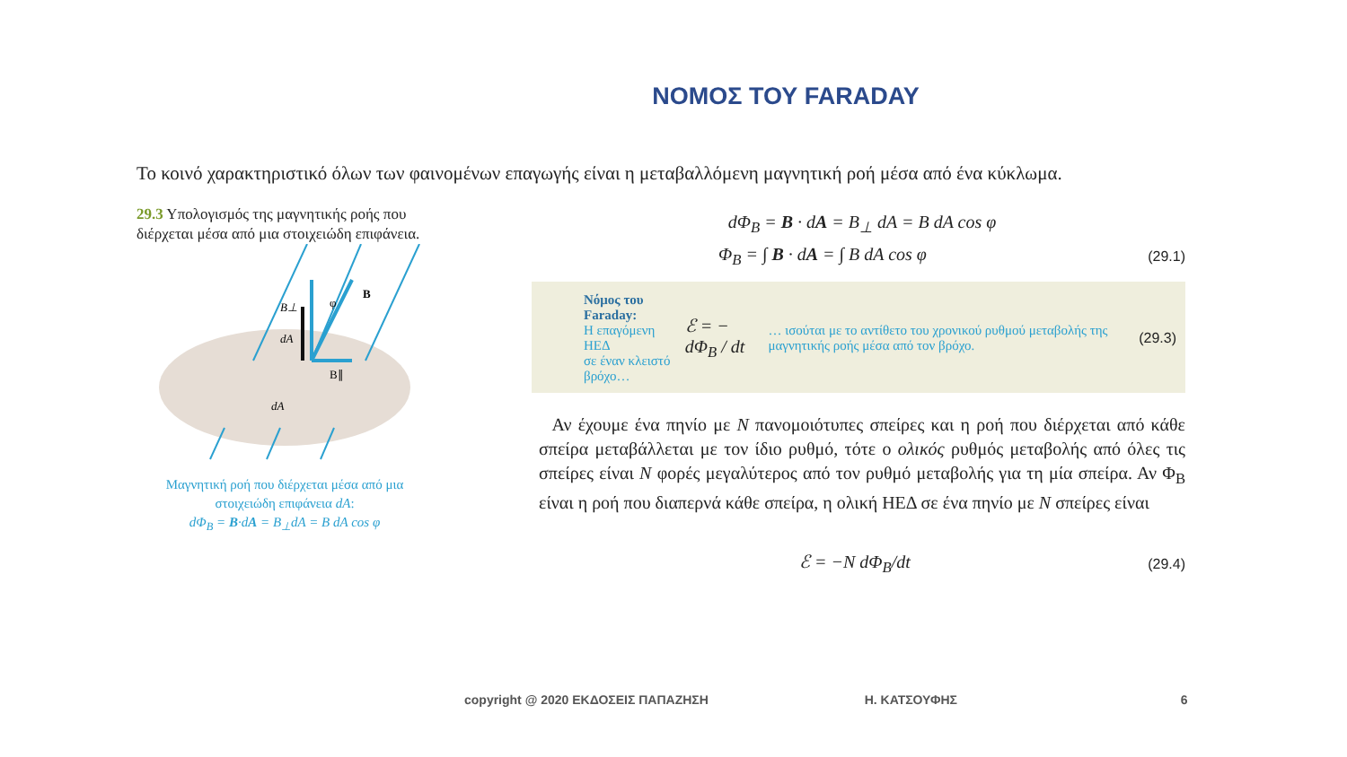ΝΟΜΟΣ ΤΟΥ FARADAY
Το κοινό χαρακτηριστικό όλων των φαινομένων επαγωγής είναι η μεταβαλλόμενη μαγνητική ροή μέσα από ένα κύκλωμα.
29.3 Υπολογισμός της μαγνητικής ροής που διέρχεται μέσα από μια στοιχειώδη επιφάνεια.
B⊥
φ
B
dA
B∥
dA
Μαγνητική ροή που διέρχεται μέσα από μια στοιχειώδη επιφάνεια dA:
dΦ<sub>B</sub> = B·dA = B<sub>⊥</sub>dA = B dA cos φ
dΦ<sub>B</sub> = B · dA = B<sub>⊥</sub> dA = B dA cos φ
Φ<sub>B</sub> = ∫ B · dA = ∫ B dA cos φ (29.1)
Νόμος του Faraday:
Η επαγόμενη ΗΕΔ
σε έναν κλειστό βρόχο…
ℰ = − dΦ<sub>B</sub> / dt
… ισούται με το αντίθετο του χρονικού ρυθμού μεταβολής της μαγνητικής ροής μέσα από τον βρόχο.
(29.3)
Αν έχουμε ένα πηνίο με N πανομοιότυπες σπείρες και η ροή που διέρχεται από κάθε σπείρα μεταβάλλεται με τον ίδιο ρυθμό, τότε ο ολικός ρυθμός μεταβολής από όλες τις σπείρες είναι N φορές μεγαλύτερος από τον ρυθμό μεταβολής για τη μία σπείρα. Αν Φ<sub>B</sub> είναι η ροή που διαπερνά κάθε σπείρα, η ολική ΗΕΔ σε ένα πηνίο με N σπείρες είναι
ℰ = −N dΦ<sub>B</sub>/dt (29.4)
copyright @ 2020 ΕΚΔΟΣΕΙΣ ΠΑΠΑΖΗΣΗ Η. ΚΑΤΣΟΥΦΗΣ 6